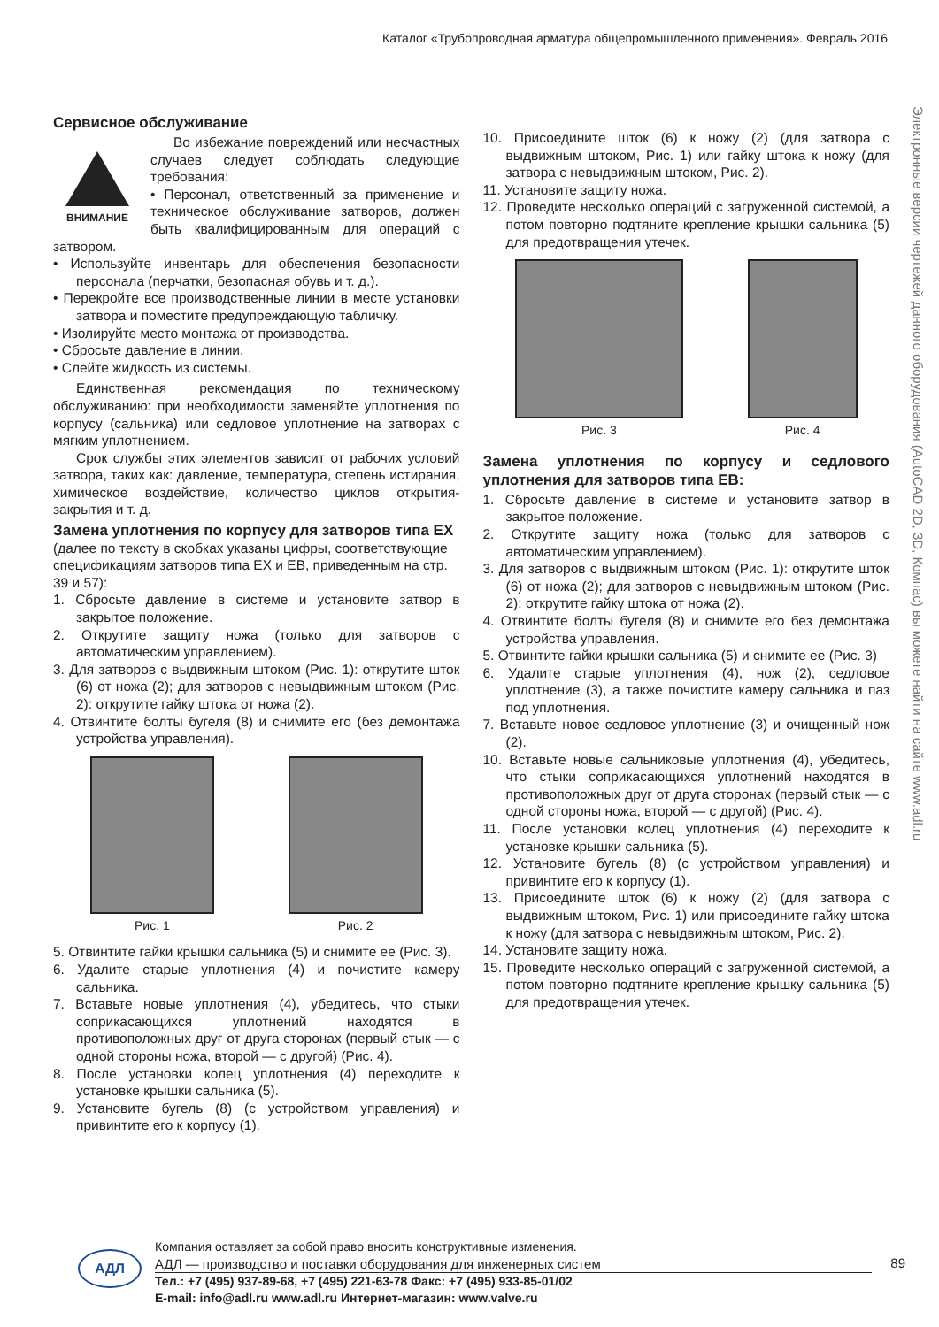Каталог «Трубопроводная арматура общепромышленного применения». Февраль 2016
Электронные версии чертежей данного оборудования (AutoCAD 2D, 3D, Компас) вы можете найти на сайте www.adl.ru
Сервисное обслуживание
ВНИМАНИЕ
Во избежание повреждений или несчастных случаев следует соблюдать следующие требования:
• Персонал, ответственный за применение и техническое обслуживание затворов, должен быть квалифицированным для операций с затвором.
• Используйте инвентарь для обеспечения безопасности персонала (перчатки, безопасная обувь и т. д.).
• Перекройте все производственные линии в месте установки затвора и поместите предупреждающую табличку.
• Изолируйте место монтажа от производства.
• Сбросьте давление в линии.
• Слейте жидкость из системы.
Единственная рекомендация по техническому обслуживанию: при необходимости заменяйте уплотнения по корпусу (сальника) или седловое уплотнение на затворах с мягким уплотнением.
Срок службы этих элементов зависит от рабочих условий затвора, таких как: давление, температура, степень истирания, химическое воздействие, количество циклов открытия-закрытия и т. д.
Замена уплотнения по корпусу для затворов типа EX (далее по тексту в скобках указаны цифры, соответствующие спецификациям затворов типа EX и EB, приведенным на стр. 39 и 57):
1. Сбросьте давление в системе и установите затвор в закрытое положение.
2. Открутите защиту ножа (только для затворов с автоматическим управлением).
3. Для затворов с выдвижным штоком (Рис. 1): открутите шток (6) от ножа (2); для затворов с невыдвижным штоком (Рис. 2): открутите гайку штока от ножа (2).
4. Отвинтите болты бугеля (8) и снимите его (без демонтажа устройства управления).
Рис. 1 Рис. 2
5. Отвинтите гайки крышки сальника (5) и снимите ее (Рис. 3).
6. Удалите старые уплотнения (4) и почистите камеру сальника.
7. Вставьте новые уплотнения (4), убедитесь, что стыки соприкасающихся уплотнений находятся в противоположных друг от друга сторонах (первый стык — с одной стороны ножа, второй — с другой) (Рис. 4).
8. После установки колец уплотнения (4) переходите к установке крышки сальника (5).
9. Установите бугель (8) (с устройством управления) и привинтите его к корпусу (1).
10. Присоедините шток (6) к ножу (2) (для затвора с выдвижным штоком, Рис. 1) или гайку штока к ножу (для затвора с невыдвижным штоком, Рис. 2).
11. Установите защиту ножа.
12. Проведите несколько операций с загруженной системой, а потом повторно подтяните крепление крышки сальника (5) для предотвращения утечек.
Рис. 3 Рис. 4
Замена уплотнения по корпусу и седлового уплотнения для затворов типа EB:
1. Сбросьте давление в системе и установите затвор в закрытое положение.
2. Открутите защиту ножа (только для затворов с автоматическим управлением).
3. Для затворов с выдвижным штоком (Рис. 1): открутите шток (6) от ножа (2); для затворов с невыдвижным штоком (Рис. 2): открутите гайку штока от ножа (2).
4. Отвинтите болты бугеля (8) и снимите его без демонтажа устройства управления.
5. Отвинтите гайки крышки сальника (5) и снимите ее (Рис. 3)
6. Удалите старые уплотнения (4), нож (2), седловое уплотнение (3), а также почистите камеру сальника и паз под уплотнения.
7. Вставьте новое седловое уплотнение (3) и очищенный нож (2).
10. Вставьте новые сальниковые уплотнения (4), убедитесь, что стыки соприкасающихся уплотнений находятся в противоположных друг от друга сторонах (первый стык — с одной стороны ножа, второй — с другой) (Рис. 4).
11. После установки колец уплотнения (4) переходите к установке крышки сальника (5).
12. Установите бугель (8) (с устройством управления) и привинтите его к корпусу (1).
13. Присоедините шток (6) к ножу (2) (для затвора с выдвижным штоком, Рис. 1) или присоедините гайку штока к ножу (для затвора с невыдвижным штоком, Рис. 2).
14. Установите защиту ножа.
15. Проведите несколько операций с загруженной системой, а потом повторно подтяните крепление крышку сальника (5) для предотвращения утечек.
АДЛ
Компания оставляет за собой право вносить конструктивные изменения.
АДЛ — производство и поставки оборудования для инженерных систем
Тел.: +7 (495) 937-89-68, +7 (495) 221-63-78 Факс: +7 (495) 933-85-01/02
E-mail: info@adl.ru www.adl.ru Интернет-магазин: www.valve.ru
89